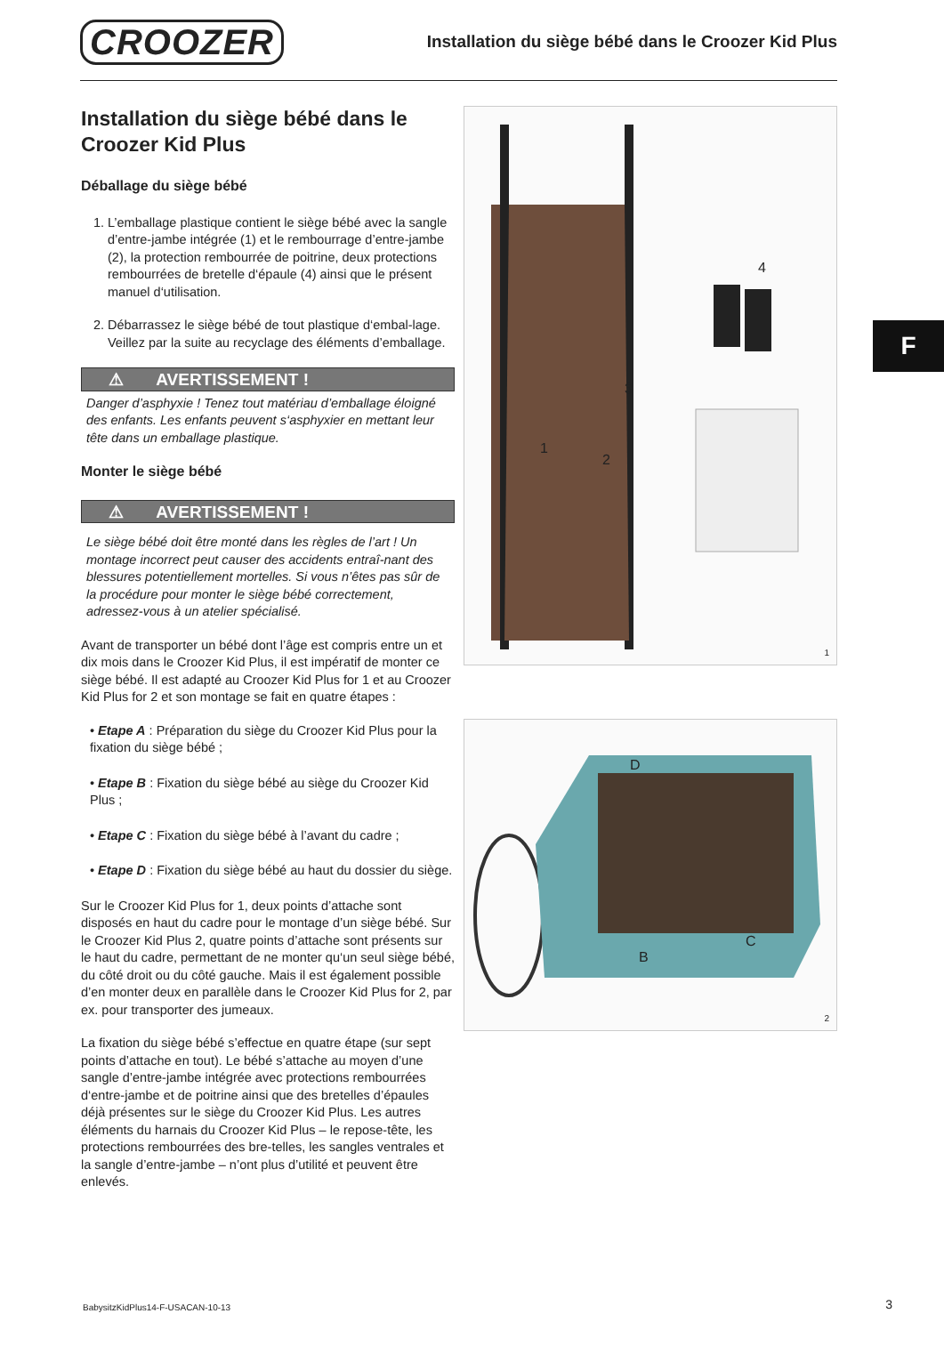CROOZER
Installation du siège bébé dans le Croozer Kid Plus
F
Installation du siège bébé dans le Croozer Kid Plus
Déballage du siège bébé
1. L’emballage plastique contient le siège bébé avec la sangle d’entre-jambe intégrée (1) et le rembourrage d’entre-jambe (2), la protection rembourrée de poitrine, deux protections rembourrées de bretelle d‘épaule (4) ainsi que le présent manuel d‘utilisation.
2. Débarrassez le siège bébé de tout plastique d‘embal-lage. Veillez par la suite au recyclage des éléments d’emballage.
⚠ AVERTISSEMENT !
Danger d’asphyxie ! Tenez tout matériau d’emballage éloigné des enfants. Les enfants peuvent s‘asphyxier en mettant leur tête dans un emballage plastique.
Monter le siège bébé
⚠ AVERTISSEMENT !
Le siège bébé doit être monté dans les règles de l’art ! Un montage incorrect peut causer des accidents entraî-nant des blessures potentiellement mortelles. Si vous n’êtes pas sûr de la procédure pour monter le siège bébé correctement, adressez-vous à un atelier spécialisé.
Avant de transporter un bébé dont l’âge est compris entre un et dix mois dans le Croozer Kid Plus, il est impératif de monter ce siège bébé. Il est adapté au Croozer Kid Plus for 1 et au Croozer Kid Plus for 2 et son montage se fait en quatre étapes :
• Etape A : Préparation du siège du Croozer Kid Plus pour la fixation du siège bébé ;
• Etape B : Fixation du siège bébé au siège du Croozer Kid Plus ;
• Etape C : Fixation du siège bébé à l’avant du cadre ;
• Etape D : Fixation du siège bébé au haut du dossier du siège.
Sur le Croozer Kid Plus for 1, deux points d’attache sont disposés en haut du cadre pour le montage d’un siège bébé. Sur le Croozer Kid Plus 2, quatre points d’attache sont présents sur le haut du cadre, permettant de ne monter qu‘un seul siège bébé, du côté droit ou du côté gauche. Mais il est également possible d’en monter deux en parallèle dans le Croozer Kid Plus for 2, par ex. pour transporter des jumeaux.
La fixation du siège bébé s’effectue en quatre étape (sur sept points d’attache en tout). Le bébé s’attache au moyen d’une sangle d’entre-jambe intégrée avec protections rembourrées d‘entre-jambe et de poitrine ainsi que des bretelles d’épaules déjà présentes sur le siège du Croozer Kid Plus. Les autres éléments du harnais du Croozer Kid Plus – le repose-tête, les protections rembourrées des bre-telles, les sangles ventrales et la sangle d’entre-jambe – n’ont plus d’utilité et peuvent être enlevés.
4
3
1
2
1
D
C
B
2
BabysitzKidPlus14-F-USACAN-10-13
3